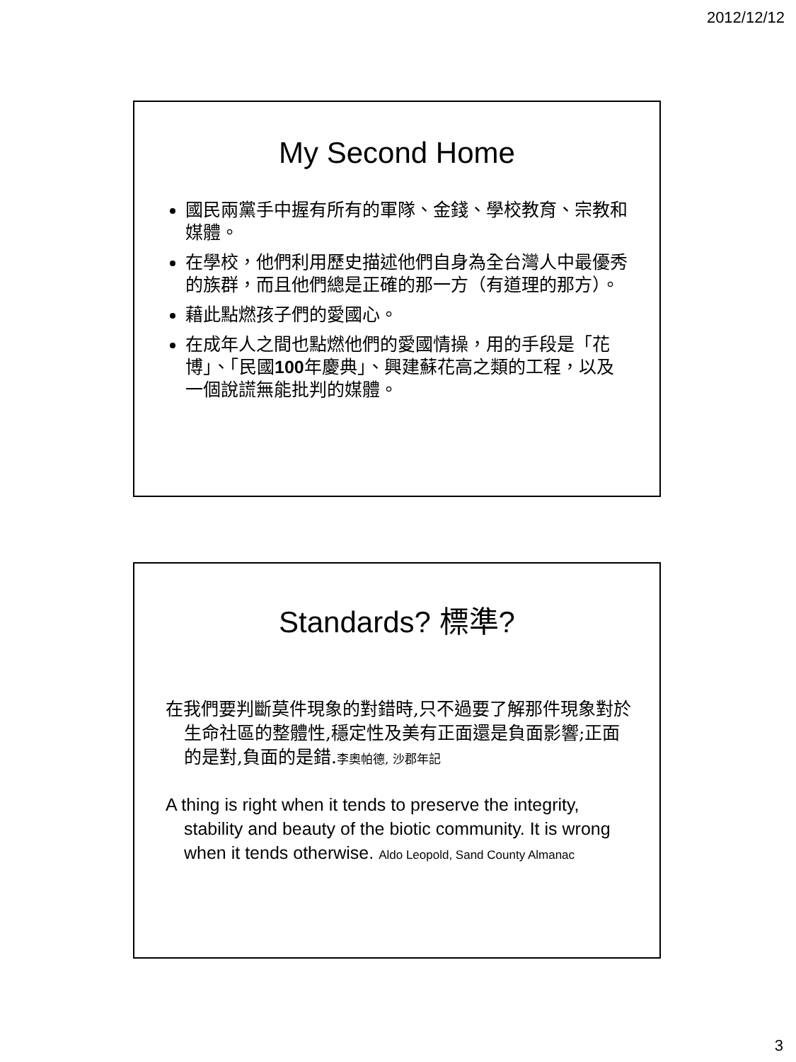2012/12/12
My Second Home
國民兩黨手中握有所有的軍隊、金錢、學校教育、宗教和媒體。
在學校，他們利用歷史描述他們自身為全台灣人中最優秀的族群，而且他們總是正確的那一方（有道理的那方）。
藉此點燃孩子們的愛國心。
在成年人之間也點燃他們的愛國情操，用的手段是「花博」、「民國100年慶典」、興建蘇花高之類的工程，以及一個說謊無能批判的媒體。
Standards? 標準?
在我們要判斷莫件現象的對錯時,只不過要了解那件現象對於生命社區的整體性,穩定性及美有正面還是負面影響;正面的是對,負面的是錯.李奧帕德, 沙郡年記
A thing is right when it tends to preserve the integrity, stability and beauty of the biotic community. It is wrong when it tends otherwise. Aldo Leopold, Sand County Almanac
3